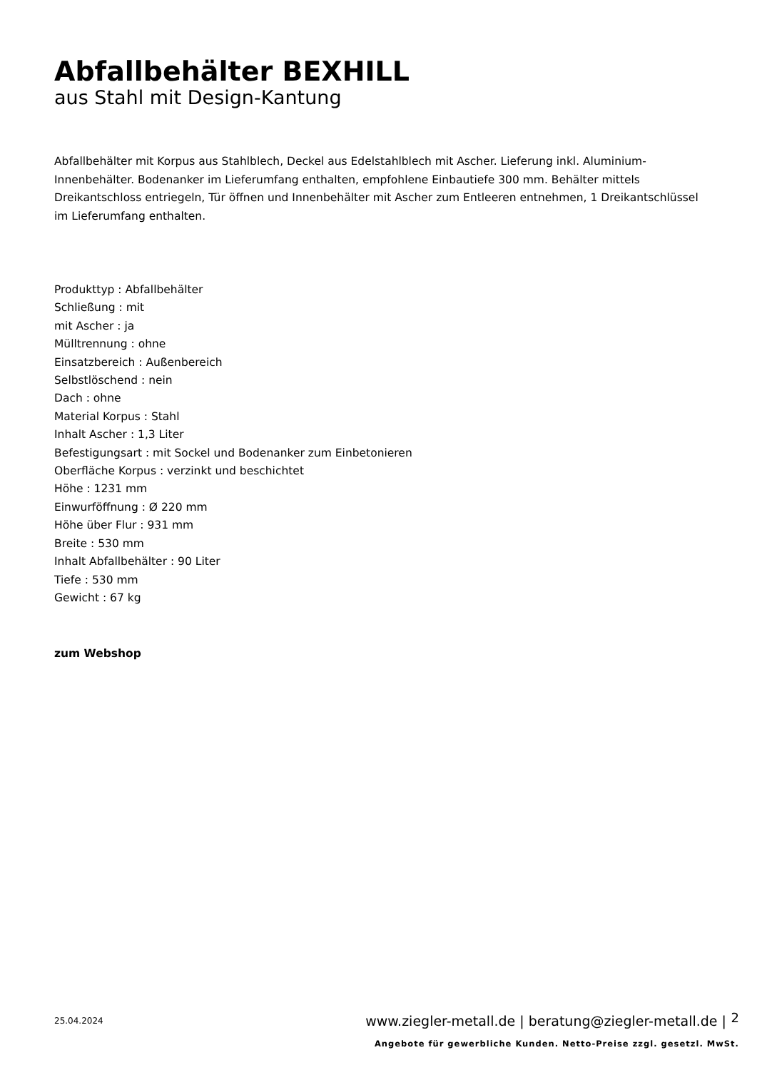Abfallbehälter BEXHILL
aus Stahl mit Design-Kantung
Abfallbehälter mit Korpus aus Stahlblech, Deckel aus Edelstahlblech mit Ascher. Lieferung inkl. Aluminium-Innenbehälter. Bodenanker im Lieferumfang enthalten, empfohlene Einbautiefe 300 mm. Behälter mittels Dreikantschloss entriegeln, Tür öffnen und Innenbehälter mit Ascher zum Entleeren entnehmen, 1 Dreikantschlüssel im Lieferumfang enthalten.
Produkttyp : Abfallbehälter
Schließung : mit
mit Ascher : ja
Mülltrennung : ohne
Einsatzbereich : Außenbereich
Selbstlöschend : nein
Dach : ohne
Material Korpus : Stahl
Inhalt Ascher : 1,3 Liter
Befestigungsart : mit Sockel und Bodenanker zum Einbetonieren
Oberfläche Korpus : verzinkt und beschichtet
Höhe : 1231 mm
Einwurföffnung : Ø 220 mm
Höhe über Flur : 931 mm
Breite : 530 mm
Inhalt Abfallbehälter : 90 Liter
Tiefe : 530 mm
Gewicht : 67 kg
zum Webshop
25.04.2024
www.ziegler-metall.de | beratung@ziegler-metall.de |
2
Angebote für gewerbliche Kunden. Netto-Preise zzgl. gesetzl. MwSt.